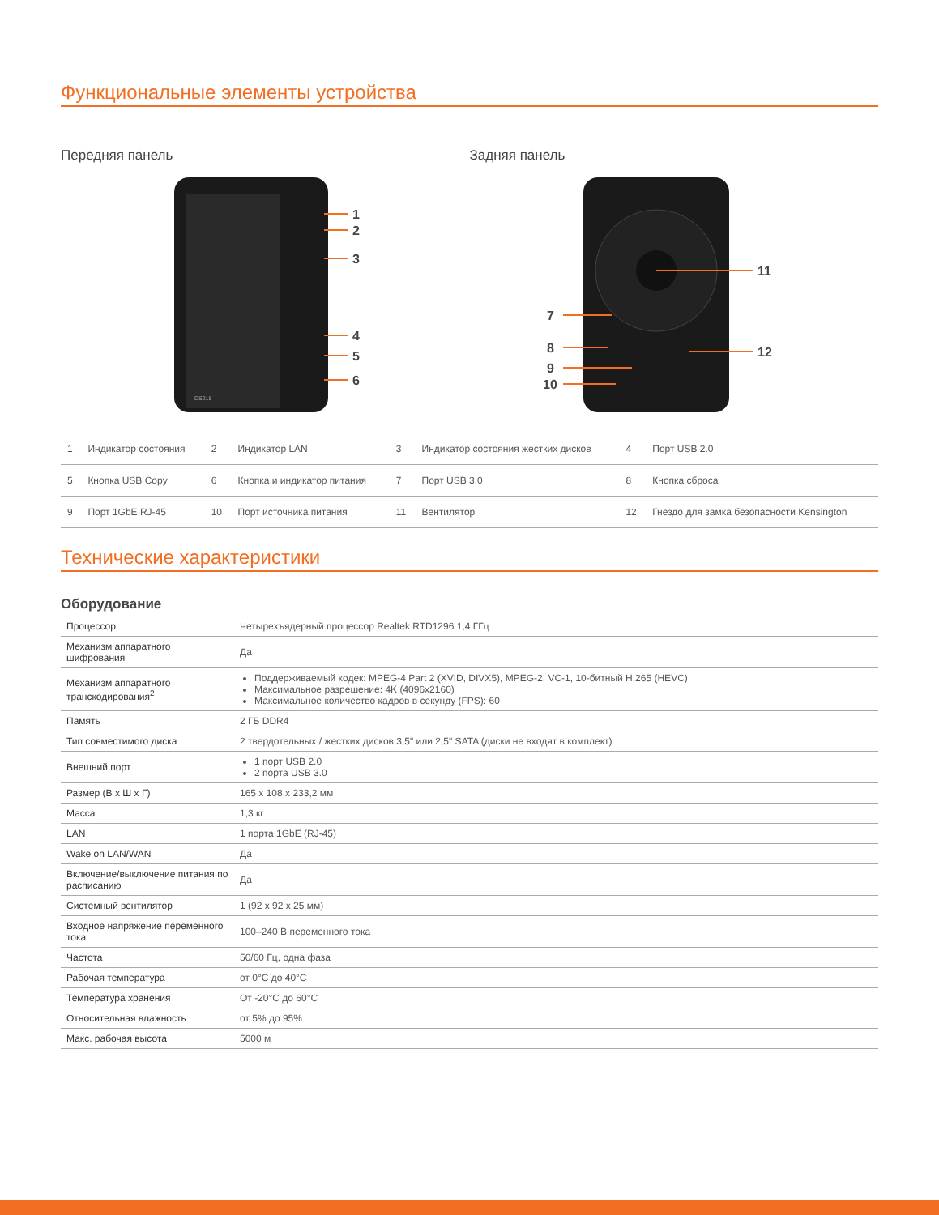Функциональные элементы устройства
Передняя панель
1
2
3
4
5
6
DS218
Задняя панель
11
12
7
8
9
10
| 1 | Индикатор состояния | 2 | Индикатор LAN | 3 | Индикатор состояния жестких дисков | 4 | Порт USB 2.0 |
| 5 | Кнопка USB Copy | 6 | Кнопка и индикатор питания | 7 | Порт USB 3.0 | 8 | Кнопка сброса |
| 9 | Порт 1GbE RJ-45 | 10 | Порт источника питания | 11 | Вентилятор | 12 | Гнездо для замка безопасности Kensington |
Технические характеристики
Оборудование
| Процессор | Четырехъядерный процессор Realtek RTD1296 1,4 ГГц |
| Механизм аппаратного шифрования | Да |
| Механизм аппаратного транскодирования<sup>2</sup> | Поддерживаемый кодек: MPEG-4 Part 2 (XVID, DIVX5), MPEG-2, VC-1, 10-битный H.265 (HEVC) Максимальное разрешение: 4K (4096x2160) Максимальное количество кадров в секунду (FPS): 60 |
| Память | 2 ГБ DDR4 |
| Тип совместимого диска | 2 твердотельных / жестких дисков 3,5" или 2,5" SATA (диски не входят в комплект) |
| Внешний порт | 1 порт USB 2.0 2 порта USB 3.0 |
| Размер (В x Ш x Г) | 165 x 108 x 233,2 мм |
| Масса | 1,3 кг |
| LAN | 1 порта 1GbE (RJ-45) |
| Wake on LAN/WAN | Да |
| Включение/выключение питания по расписанию | Да |
| Системный вентилятор | 1 (92 x 92 x 25 мм) |
| Входное напряжение переменного тока | 100–240 В переменного тока |
| Частота | 50/60 Гц, одна фаза |
| Рабочая температура | от 0°C до 40°C |
| Температура хранения | От -20°C до 60°C |
| Относительная влажность | от 5% до 95% |
| Макс. рабочая высота | 5000 м |